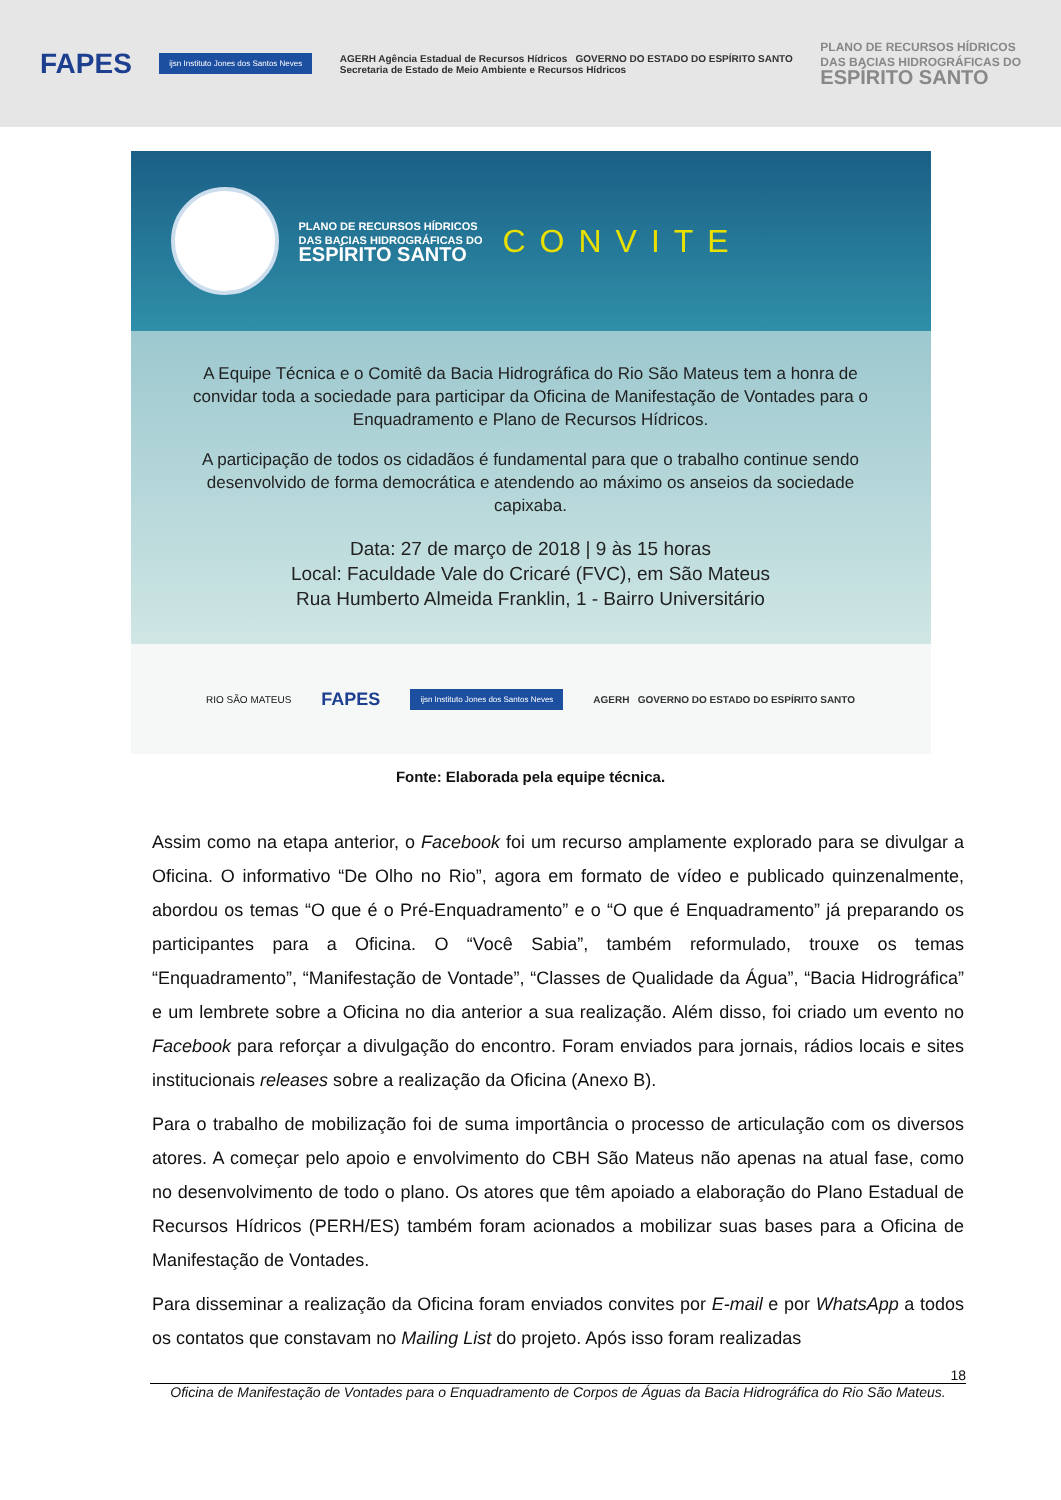FAPES ijsn Instituto Jones dos Santos Neves AGERH Agência Estadual de Recursos Hídricos GOVERNO DO ESTADO DO ESPÍRITO SANTO
Secretaria de Estado de Meio Ambiente e Recursos Hídricos PLANO DE RECURSOS HÍDRICOS
DAS BACIAS HIDROGRÁFICAS DO
ESPÍRITO SANTO
PLANO DE RECURSOS HÍDRICOS
DAS BACIAS HIDROGRÁFICAS DO
ESPÍRITO SANTO
CONVITE
A Equipe Técnica e o Comitê da Bacia Hidrográfica do Rio São Mateus tem a honra de convidar toda a sociedade para participar da Oficina de Manifestação de Vontades para o Enquadramento e Plano de Recursos Hídricos.
A participação de todos os cidadãos é fundamental para que o trabalho continue sendo desenvolvido de forma democrática e atendendo ao máximo os anseios da sociedade capixaba.
Data: 27 de março de 2018 | 9 às 15 horas
Local: Faculdade Vale do Cricaré (FVC), em São Mateus
Rua Humberto Almeida Franklin, 1 - Bairro Universitário
RIO SÃO MATEUS FAPES ijsn Instituto Jones dos Santos Neves AGERH GOVERNO DO ESTADO DO ESPÍRITO SANTO
Fonte: Elaborada pela equipe técnica.
Assim como na etapa anterior, o Facebook foi um recurso amplamente explorado para se divulgar a Oficina. O informativo “De Olho no Rio”, agora em formato de vídeo e publicado quinzenalmente, abordou os temas “O que é o Pré-Enquadramento” e o “O que é Enquadramento” já preparando os participantes para a Oficina. O “Você Sabia”, também reformulado, trouxe os temas “Enquadramento”, “Manifestação de Vontade”, “Classes de Qualidade da Água”, “Bacia Hidrográfica” e um lembrete sobre a Oficina no dia anterior a sua realização. Além disso, foi criado um evento no Facebook para reforçar a divulgação do encontro. Foram enviados para jornais, rádios locais e sites institucionais releases sobre a realização da Oficina (Anexo B).
Para o trabalho de mobilização foi de suma importância o processo de articulação com os diversos atores. A começar pelo apoio e envolvimento do CBH São Mateus não apenas na atual fase, como no desenvolvimento de todo o plano. Os atores que têm apoiado a elaboração do Plano Estadual de Recursos Hídricos (PERH/ES) também foram acionados a mobilizar suas bases para a Oficina de Manifestação de Vontades.
Para disseminar a realização da Oficina foram enviados convites por E-mail e por WhatsApp a todos os contatos que constavam no Mailing List do projeto. Após isso foram realizadas
18
Oficina de Manifestação de Vontades para o Enquadramento de Corpos de Águas da Bacia Hidrográfica do Rio São Mateus.